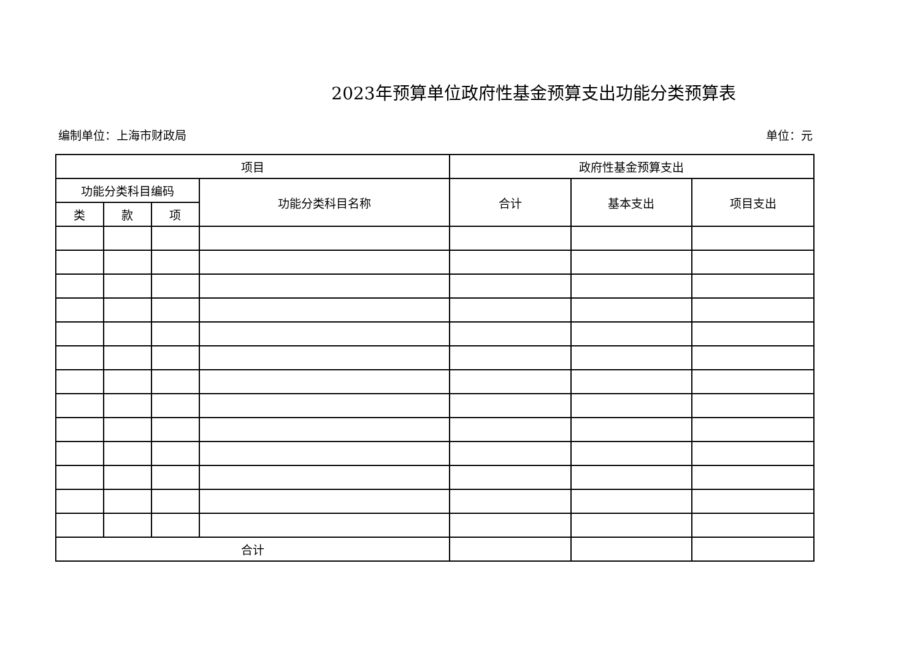2023年预算单位政府性基金预算支出功能分类预算表
编制单位：上海市财政局 单位：元
| 项目 | | | | 政府性基金预算支出 | | |
| --- | --- | --- | --- | --- | --- | --- |
| 功能分类科目编码 | | | 功能分类科目名称 | 合计 | 基本支出 | 项目支出 |
| 类 | 款 | 项 | | | | |
| 合计 | | | | | | |